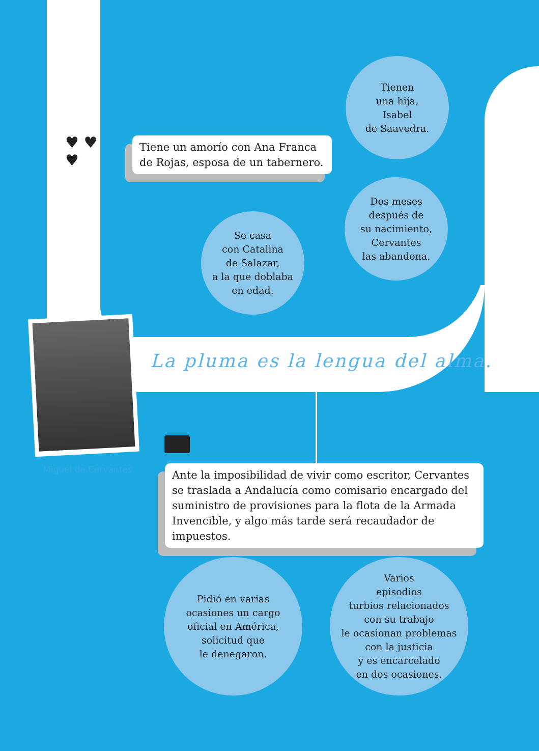♥ ♥
♥
Tiene un amorío con Ana Franca de Rojas, esposa de un tabernero.
Tienen
una hija,
Isabel
de Saavedra.
Dos meses
después de
su nacimiento,
Cervantes
las abandona.
Se casa
con Catalina
de Salazar,
a la que doblaba
en edad.
La pluma es la lengua del alma.
Miguel de Cervantes.
Ante la imposibilidad de vivir como escritor, Cervantes se traslada a Andalucía como comisario encargado del suministro de provisiones para la flota de la Armada Invencible, y algo más tarde será recaudador de impuestos.
Pidió en varias
ocasiones un cargo
oficial en América,
solicitud que
le denegaron.
Varios
episodios
turbios relacionados
con su trabajo
le ocasionan problemas
con la justicia
y es encarcelado
en dos ocasiones.